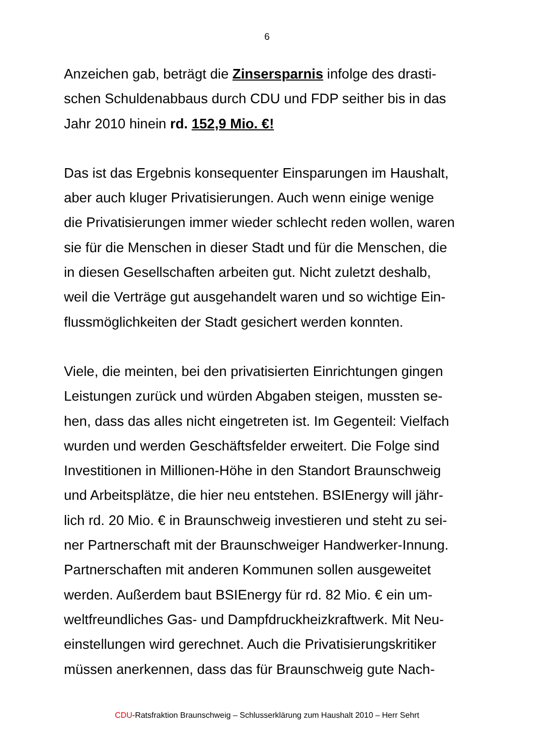6
Anzeichen gab, beträgt die Zinsersparnis infolge des drasti-
schen Schuldenabbaus durch CDU und FDP seither bis in das
Jahr 2010 hinein rd. 152,9 Mio. €!
Das ist das Ergebnis konsequenter Einsparungen im Haushalt,
aber auch kluger Privatisierungen. Auch wenn einige wenige
die Privatisierungen immer wieder schlecht reden wollen, waren
sie für die Menschen in dieser Stadt und für die Menschen, die
in diesen Gesellschaften arbeiten gut. Nicht zuletzt deshalb,
weil die Verträge gut ausgehandelt waren und so wichtige Ein-
flussmöglichkeiten der Stadt gesichert werden konnten.
Viele, die meinten, bei den privatisierten Einrichtungen gingen
Leistungen zurück und würden Abgaben steigen, mussten se-
hen, dass das alles nicht eingetreten ist. Im Gegenteil: Vielfach
wurden und werden Geschäftsfelder erweitert. Die Folge sind
Investitionen in Millionen-Höhe in den Standort Braunschweig
und Arbeitsplätze, die hier neu entstehen. BSIEnergy will jähr-
lich rd. 20 Mio. € in Braunschweig investieren und steht zu sei-
ner Partnerschaft mit der Braunschweiger Handwerker-Innung.
Partnerschaften mit anderen Kommunen sollen ausgeweitet
werden. Außerdem baut BSIEnergy für rd. 82 Mio. € ein um-
weltfreundliches Gas- und Dampfdruckheizkraftwerk. Mit Neu-
einstellungen wird gerechnet. Auch die Privatisierungskritiker
müssen anerkennen, dass das für Braunschweig gute Nach-
CDU-Ratsfraktion Braunschweig – Schlusserklärung zum Haushalt 2010 – Herr Sehrt